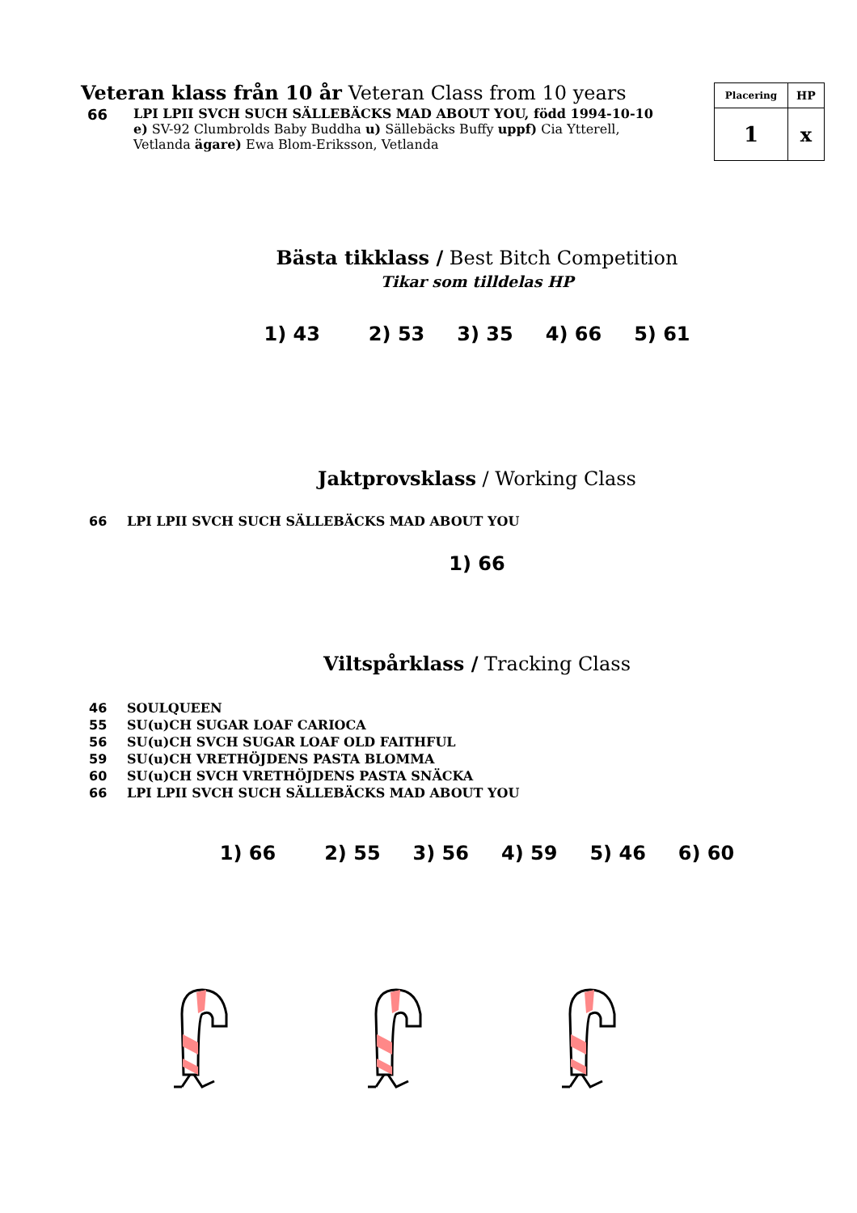Veteran klass från 10 år Veteran Class from 10 years
66 LPI LPII SVCH SUCH SÄLLEBÄCKS MAD ABOUT YOU, född 1994-10-10
e) SV-92 Clumbrolds Baby Buddha u) Sällebäcks Buffy uppf) Cia Ytterell,
Vetlanda ägare) Ewa Blom-Eriksson, Vetlanda
| Placering | HP |
| 1 | x |
Bästa tikklass / Best Bitch Competition
Tikar som tilldelas HP
1) 43 2) 53 3) 35 4) 66 5) 61
Jaktprovsklass / Working Class
66 LPI LPII SVCH SUCH SÄLLEBÄCKS MAD ABOUT YOU
1) 66
Viltspårklass / Tracking Class
46 SOULQUEEN
55 SU(u)CH SUGAR LOAF CARIOCA
56 SU(u)CH SVCH SUGAR LOAF OLD FAITHFUL
59 SU(u)CH VRETHÖJDENS PASTA BLOMMA
60 SU(u)CH SVCH VRETHÖJDENS PASTA SNÄCKA
66 LPI LPII SVCH SUCH SÄLLEBÄCKS MAD ABOUT YOU
1) 66 2) 55 3) 56 4) 59 5) 46 6) 60